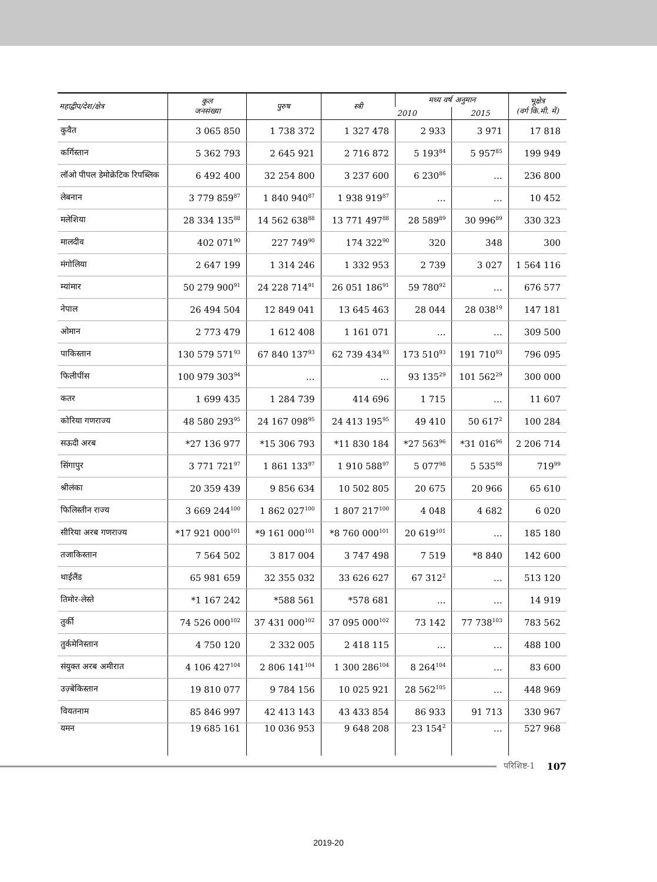| महाद्वीप/देश/क्षेत्र | कुल जनसंख्या | पुरुष | स्त्री | मध्य वर्ष अनुमान | | भूक्षेत्र (वर्ग कि.मी. में) |
| --- | --- | --- | --- | --- | --- | --- |
| | | | | 2010 | 2015 | |
| कुवैत | 3 065 850 | 1 738 372 | 1 327 478 | 2 933 | 3 971 | 17 818 |
| कर्गिस्तान | 5 362 793 | 2 645 921 | 2 716 872 | 5 193<sup>84</sup> | 5 957<sup>85</sup> | 199 949 |
| लॉओ पीपल डेमोक्रेटिक रिपब्लिक | 6 492 400 | 32 254 800 | 3 237 600 | 6 230<sup>86</sup> | … | 236 800 |
| लेबनान | 3 779 859<sup>87</sup> | 1 840 940<sup>87</sup> | 1 938 919<sup>87</sup> | … | … | 10 452 |
| मलेशिया | 28 334 135<sup>88</sup> | 14 562 638<sup>88</sup> | 13 771 497<sup>88</sup> | 28 589<sup>89</sup> | 30 996<sup>89</sup> | 330 323 |
| मालदीव | 402 071<sup>90</sup> | 227 749<sup>90</sup> | 174 322<sup>90</sup> | 320 | 348 | 300 |
| मंगोलिया | 2 647 199 | 1 314 246 | 1 332 953 | 2 739 | 3 027 | 1 564 116 |
| म्यांमार | 50 279 900<sup>91</sup> | 24 228 714<sup>91</sup> | 26 051 186<sup>91</sup> | 59 780<sup>92</sup> | … | 676 577 |
| नेपाल | 26 494 504 | 12 849 041 | 13 645 463 | 28 044 | 28 038<sup>19</sup> | 147 181 |
| ओमान | 2 773 479 | 1 612 408 | 1 161 071 | … | … | 309 500 |
| पाकिस्तान | 130 579 571<sup>93</sup> | 67 840 137<sup>93</sup> | 62 739 434<sup>93</sup> | 173 510<sup>93</sup> | 191 710<sup>93</sup> | 796 095 |
| फिलीपींस | 100 979 303<sup>94</sup> | … | … | 93 135<sup>29</sup> | 101 562<sup>29</sup> | 300 000 |
| कतर | 1 699 435 | 1 284 739 | 414 696 | 1 715 | … | 11 607 |
| कोरिया गणराज्य | 48 580 293<sup>95</sup> | 24 167 098<sup>95</sup> | 24 413 195<sup>95</sup> | 49 410 | 50 617<sup>2</sup> | 100 284 |
| सऊदी अरब | *27 136 977 | *15 306 793 | *11 830 184 | *27 563<sup>96</sup> | *31 016<sup>96</sup> | 2 206 714 |
| सिंगापुर | 3 771 721<sup>97</sup> | 1 861 133<sup>97</sup> | 1 910 588<sup>97</sup> | 5 077<sup>98</sup> | 5 535<sup>98</sup> | 719<sup>99</sup> |
| श्रीलंका | 20 359 439 | 9 856 634 | 10 502 805 | 20 675 | 20 966 | 65 610 |
| फिलिस्तीन राज्य | 3 669 244<sup>100</sup> | 1 862 027<sup>100</sup> | 1 807 217<sup>100</sup> | 4 048 | 4 682 | 6 020 |
| सीरिया अरब गणराज्य | *17 921 000<sup>101</sup> | *9 161 000<sup>101</sup> | *8 760 000<sup>101</sup> | 20 619<sup>101</sup> | … | 185 180 |
| तजाकिस्तान | 7 564 502 | 3 817 004 | 3 747 498 | 7 519 | *8 840 | 142 600 |
| थाईलैंड | 65 981 659 | 32 355 032 | 33 626 627 | 67 312<sup>2</sup> | … | 513 120 |
| तिमोर-लेस्ते | *1 167 242 | *588 561 | *578 681 | … | … | 14 919 |
| तुर्की | 74 526 000<sup>102</sup> | 37 431 000<sup>102</sup> | 37 095 000<sup>102</sup> | 73 142 | 77 738<sup>103</sup> | 783 562 |
| तुर्कमेनिस्तान | 4 750 120 | 2 332 005 | 2 418 115 | … | … | 488 100 |
| संयुक्त अरब अमीरात | 4 106 427<sup>104</sup> | 2 806 141<sup>104</sup> | 1 300 286<sup>104</sup> | 8 264<sup>104</sup> | … | 83 600 |
| उज़्बेकिस्तान | 19 810 077 | 9 784 156 | 10 025 921 | 28 562<sup>105</sup> | … | 448 969 |
| वियतनाम | 85 846 997 | 42 413 143 | 43 433 854 | 86 933 | 91 713 | 330 967 |
| यमन | 19 685 161 | 10 036 953 | 9 648 208 | 23 154<sup>2</sup> | … | 527 968 |
परिशिष्ट-1 107
2019-20